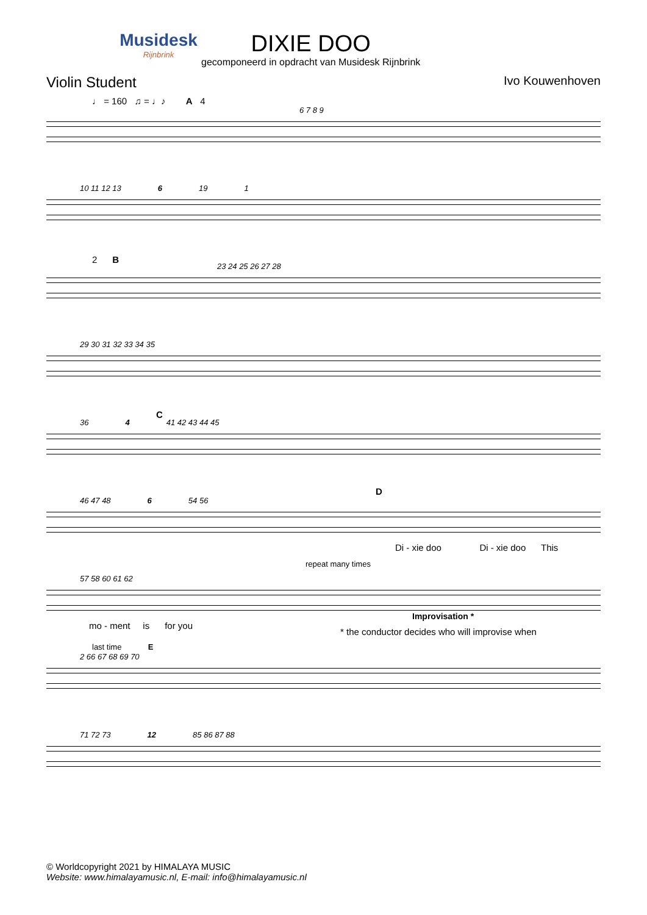Musidesk
Rijnbrink
DIXIE DOO
gecomponeerd in opdracht van Musidesk Rijnbrink
Violin Student Ivo Kouwenhoven
♩ = 160 ♫ = ♩♪ A 4
6 7 8 9
10 11 12 13 6 19 1
2 B
23 24 25 26 27 28
29 30 31 32 33 34 35
C
36 4 41 42 43 44 45
D
46 47 48 6 54 56
Di - xie doo Di - xie doo This
repeat many times
57 58 60 61 62
mo - ment is for you
Improvisation *
* the conductor decides who will improvise when
last time E
2 66 67 68 69 70
71 72 73 12 85 86 87 88
© Worldcopyright 2021 by HIMALAYA MUSIC
Website: www.himalayamusic.nl, E-mail: info@himalayamusic.nl